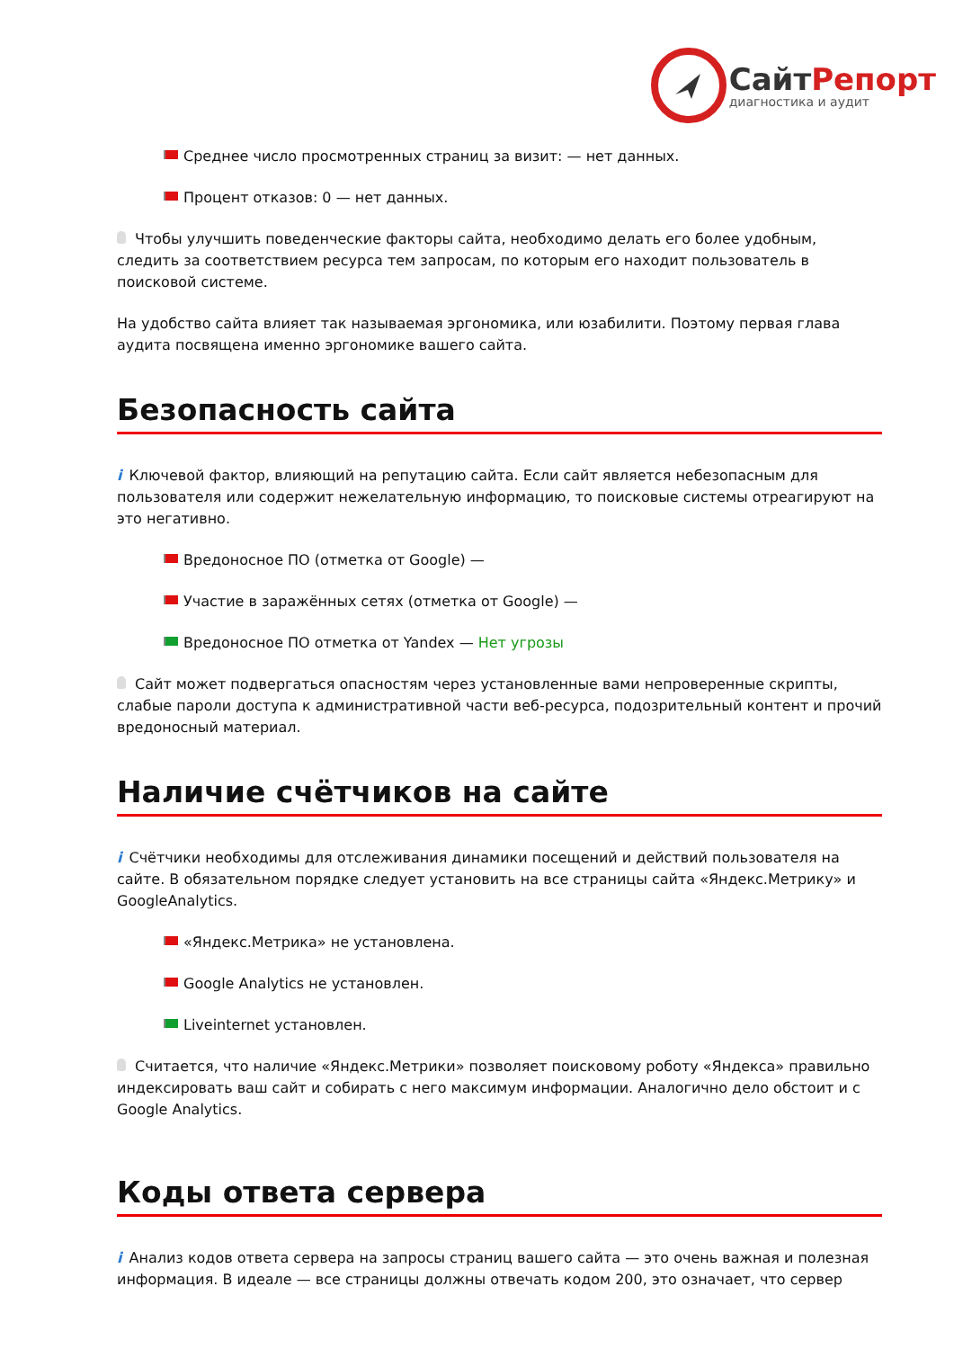СайтРепорт
диагностика и аудит
Среднее число просмотренных страниц за визит: — нет данных.
Процент отказов: 0 — нет данных.
Чтобы улучшить поведенческие факторы сайта, необходимо делать его более удобным, следить за соответствием ресурса тем запросам, по которым его находит пользователь в поисковой системе.
На удобство сайта влияет так называемая эргономика, или юзабилити. Поэтому первая глава аудита посвящена именно эргономике вашего сайта.
Безопасность сайта
i Ключевой фактор, влияющий на репутацию сайта. Если сайт является небезопасным для пользователя или содержит нежелательную информацию, то поисковые системы отреагируют на это негативно.
Вредоносное ПО (отметка от Google) —
Участие в заражённых сетях (отметка от Google) —
Вредоносное ПО отметка от Yandex — Нет угрозы
Сайт может подвергаться опасностям через установленные вами непроверенные скрипты, слабые пароли доступа к административной части веб-ресурса, подозрительный контент и прочий вредоносный материал.
Наличие счётчиков на сайте
i Счётчики необходимы для отслеживания динамики посещений и действий пользователя на сайте. В обязательном порядке следует установить на все страницы сайта «Яндекс.Метрику» и GoogleAnalytics.
«Яндекс.Метрика» не установлена.
Google Analytics не установлен.
Liveinternet установлен.
Считается, что наличие «Яндекс.Метрики» позволяет поисковому роботу «Яндекса» правильно индексировать ваш сайт и собирать с него максимум информации. Аналогично дело обстоит и с Google Analytics.
Коды ответа сервера
i Анализ кодов ответа сервера на запросы страниц вашего сайта — это очень важная и полезная информация. В идеале — все страницы должны отвечать кодом 200, это означает, что сервер